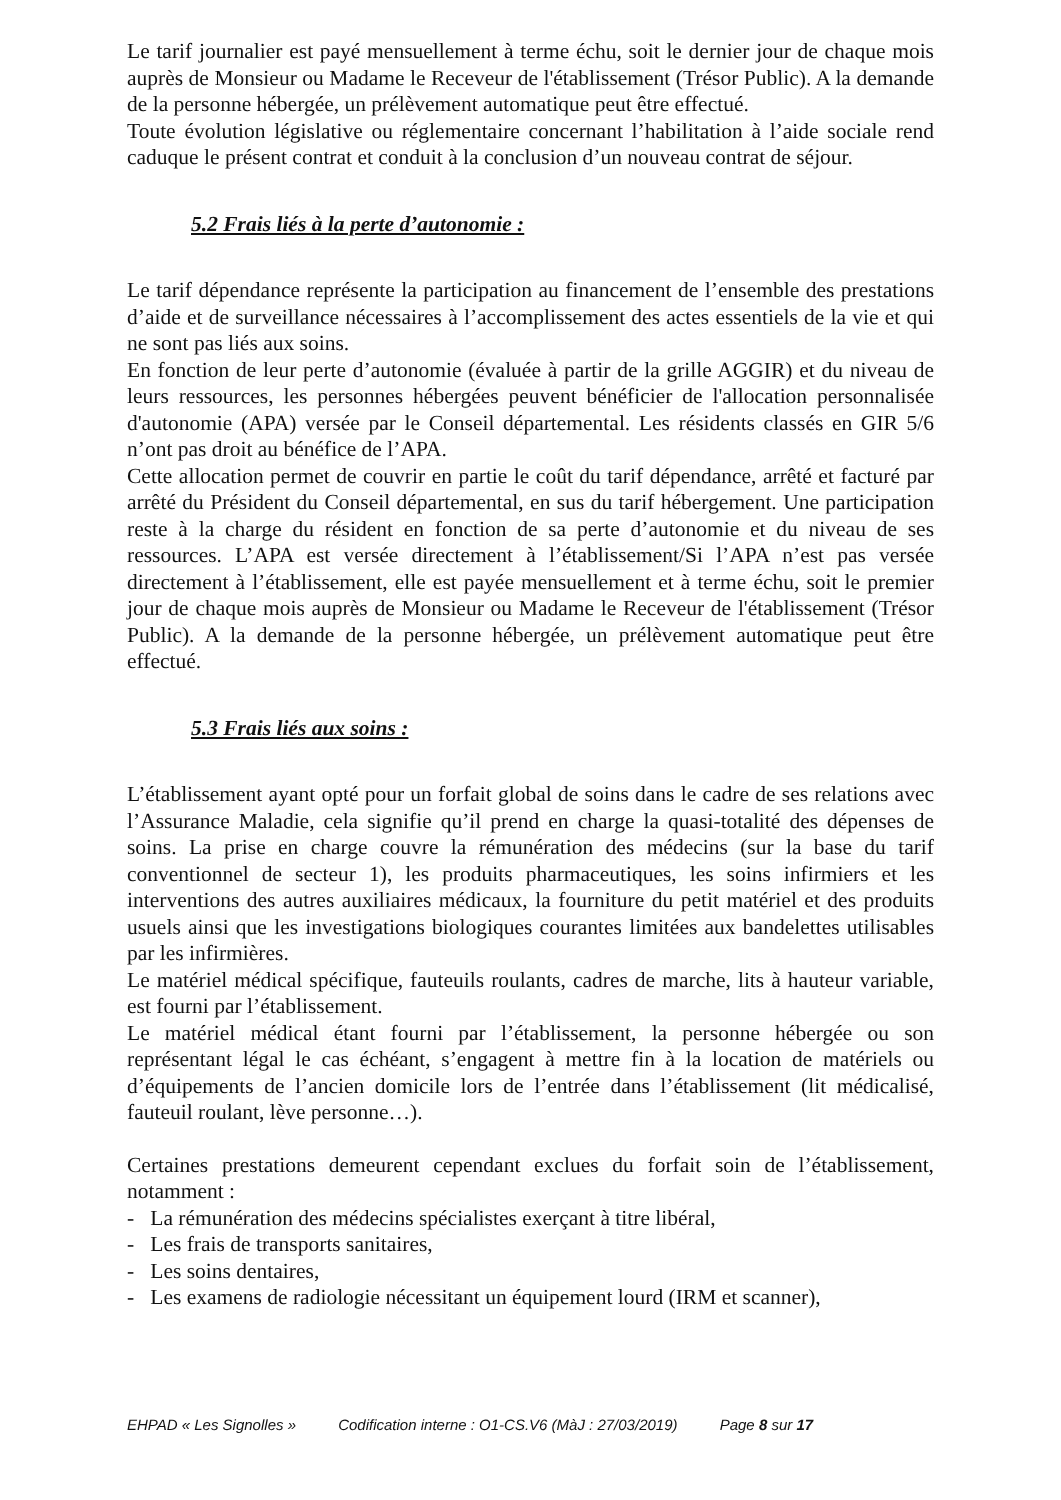Le tarif journalier est payé mensuellement à terme échu, soit le dernier jour de chaque mois auprès de Monsieur ou Madame le Receveur de l'établissement (Trésor Public). A la demande de la personne hébergée, un prélèvement automatique peut être effectué.
Toute évolution législative ou réglementaire concernant l’habilitation à l’aide sociale rend caduque le présent contrat et conduit à la conclusion d’un nouveau contrat de séjour.
5.2 Frais liés à la perte d’autonomie :
Le tarif dépendance représente la participation au financement de l’ensemble des prestations d’aide et de surveillance nécessaires à l’accomplissement des actes essentiels de la vie et qui ne sont pas liés aux soins.
En fonction de leur perte d’autonomie (évaluée à partir de la grille AGGIR) et du niveau de leurs ressources, les personnes hébergées peuvent bénéficier de l'allocation personnalisée d'autonomie (APA) versée par le Conseil départemental. Les résidents classés en GIR 5/6 n’ont pas droit au bénéfice de l’APA.
Cette allocation permet de couvrir en partie le coût du tarif dépendance, arrêté et facturé par arrêté du Président du Conseil départemental, en sus du tarif hébergement. Une participation reste à la charge du résident en fonction de sa perte d’autonomie et du niveau de ses ressources. L’APA est versée directement à l’établissement/Si l’APA n’est pas versée directement à l’établissement, elle est payée mensuellement et à terme échu, soit le premier jour de chaque mois auprès de Monsieur ou Madame le Receveur de l'établissement (Trésor Public). A la demande de la personne hébergée, un prélèvement automatique peut être effectué.
5.3 Frais liés aux soins :
L’établissement ayant opté pour un forfait global de soins dans le cadre de ses relations avec l’Assurance Maladie, cela signifie qu’il prend en charge la quasi-totalité des dépenses de soins. La prise en charge couvre la rémunération des médecins (sur la base du tarif conventionnel de secteur 1), les produits pharmaceutiques, les soins infirmiers et les interventions des autres auxiliaires médicaux, la fourniture du petit matériel et des produits usuels ainsi que les investigations biologiques courantes limitées aux bandelettes utilisables par les infirmières.
Le matériel médical spécifique, fauteuils roulants, cadres de marche, lits à hauteur variable, est fourni par l’établissement.
Le matériel médical étant fourni par l’établissement, la personne hébergée ou son représentant légal le cas échéant, s’engagent à mettre fin à la location de matériels ou d’équipements de l’ancien domicile lors de l’entrée dans l’établissement (lit médicalisé, fauteuil roulant, lève personne…).
Certaines prestations demeurent cependant exclues du forfait soin de l’établissement, notamment :
- La rémunération des médecins spécialistes exerçant à titre libéral,
- Les frais de transports sanitaires,
- Les soins dentaires,
- Les examens de radiologie nécessitant un équipement lourd (IRM et scanner),
EHPAD « Les Signolles » Codification interne : O1-CS.V6 (MàJ : 27/03/2019) Page 8 sur 17